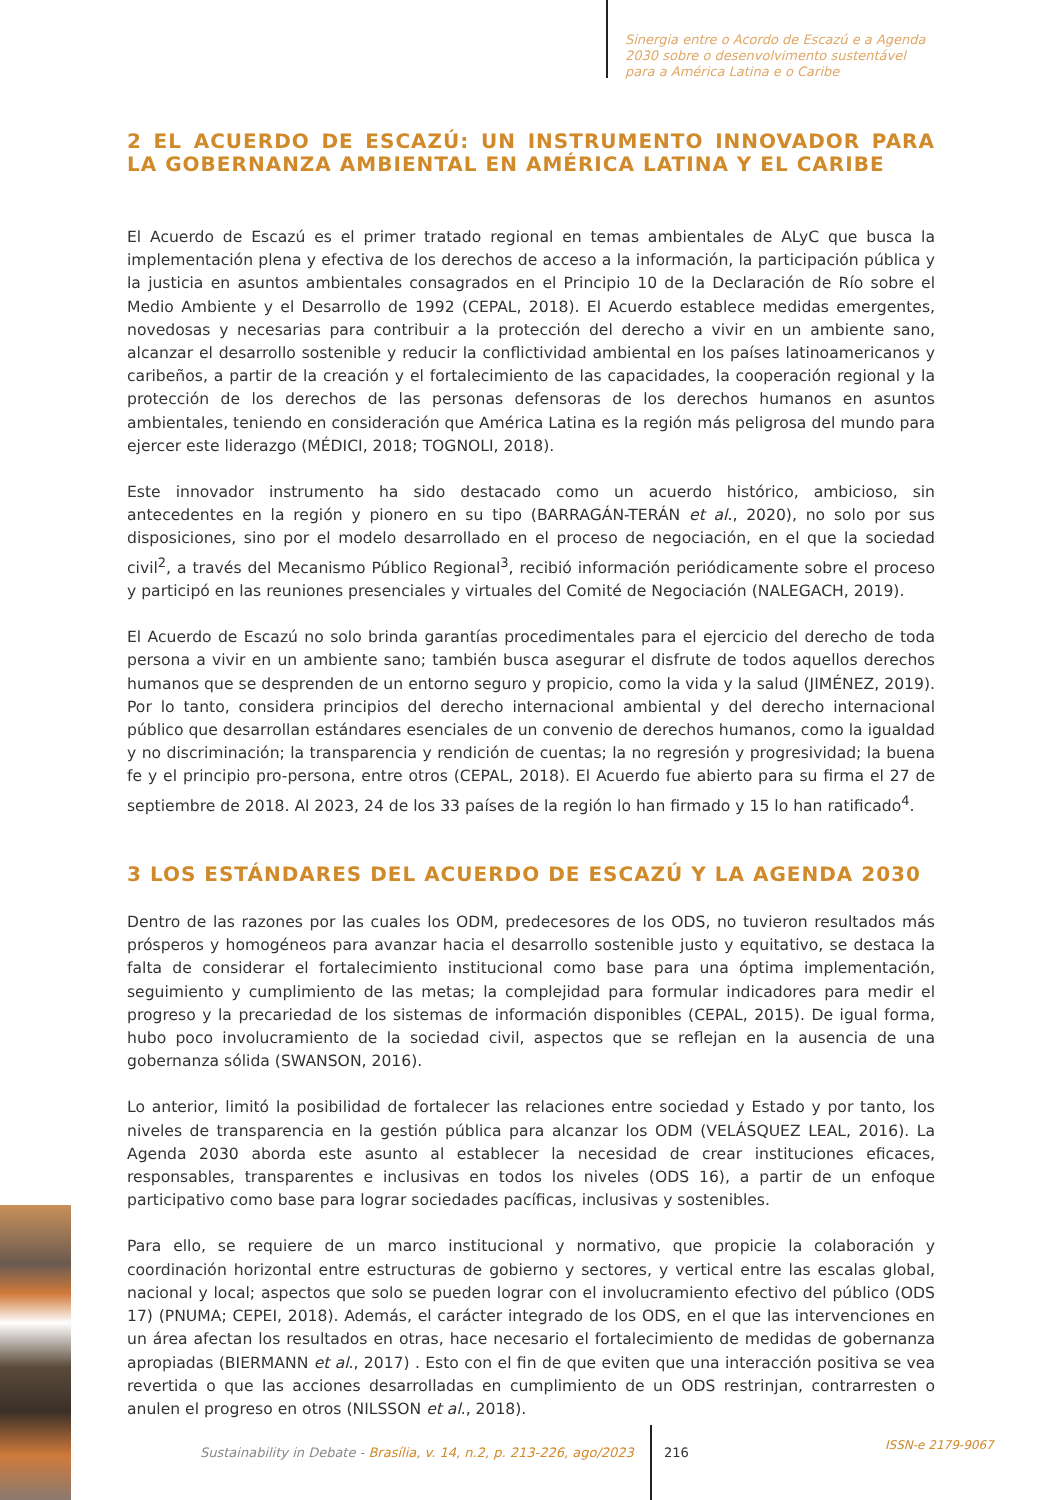Sinergia entre o Acordo de Escazú e a Agenda
2030 sobre o desenvolvimento sustentável
para a América Latina e o Caribe
2 EL ACUERDO DE ESCAZÚ: UN INSTRUMENTO INNOVADOR PARA LA GOBERNANZA AMBIENTAL EN AMÉRICA LATINA Y EL CARIBE
El Acuerdo de Escazú es el primer tratado regional en temas ambientales de ALyC que busca la implementación plena y efectiva de los derechos de acceso a la información, la participación pública y la justicia en asuntos ambientales consagrados en el Principio 10 de la Declaración de Río sobre el Medio Ambiente y el Desarrollo de 1992 (CEPAL, 2018). El Acuerdo establece medidas emergentes, novedosas y necesarias para contribuir a la protección del derecho a vivir en un ambiente sano, alcanzar el desarrollo sostenible y reducir la conflictividad ambiental en los países latinoamericanos y caribeños, a partir de la creación y el fortalecimiento de las capacidades, la cooperación regional y la protección de los derechos de las personas defensoras de los derechos humanos en asuntos ambientales, teniendo en consideración que América Latina es la región más peligrosa del mundo para ejercer este liderazgo (MÉDICI, 2018; TOGNOLI, 2018).
Este innovador instrumento ha sido destacado como un acuerdo histórico, ambicioso, sin antecedentes en la región y pionero en su tipo (BARRAGÁN-TERÁN et al., 2020), no solo por sus disposiciones, sino por el modelo desarrollado en el proceso de negociación, en el que la sociedad civil<sup>2</sup>, a través del Mecanismo Público Regional<sup>3</sup>, recibió información periódicamente sobre el proceso y participó en las reuniones presenciales y virtuales del Comité de Negociación (NALEGACH, 2019).
El Acuerdo de Escazú no solo brinda garantías procedimentales para el ejercicio del derecho de toda persona a vivir en un ambiente sano; también busca asegurar el disfrute de todos aquellos derechos humanos que se desprenden de un entorno seguro y propicio, como la vida y la salud (JIMÉNEZ, 2019). Por lo tanto, considera principios del derecho internacional ambiental y del derecho internacional público que desarrollan estándares esenciales de un convenio de derechos humanos, como la igualdad y no discriminación; la transparencia y rendición de cuentas; la no regresión y progresividad; la buena fe y el principio pro-persona, entre otros (CEPAL, 2018). El Acuerdo fue abierto para su firma el 27 de septiembre de 2018. Al 2023, 24 de los 33 países de la región lo han firmado y 15 lo han ratificado<sup>4</sup>.
3 LOS ESTÁNDARES DEL ACUERDO DE ESCAZÚ Y LA AGENDA 2030
Dentro de las razones por las cuales los ODM, predecesores de los ODS, no tuvieron resultados más prósperos y homogéneos para avanzar hacia el desarrollo sostenible justo y equitativo, se destaca la falta de considerar el fortalecimiento institucional como base para una óptima implementación, seguimiento y cumplimiento de las metas; la complejidad para formular indicadores para medir el progreso y la precariedad de los sistemas de información disponibles (CEPAL, 2015). De igual forma, hubo poco involucramiento de la sociedad civil, aspectos que se reflejan en la ausencia de una gobernanza sólida (SWANSON, 2016).
Lo anterior, limitó la posibilidad de fortalecer las relaciones entre sociedad y Estado y por tanto, los niveles de transparencia en la gestión pública para alcanzar los ODM (VELÁSQUEZ LEAL, 2016). La Agenda 2030 aborda este asunto al establecer la necesidad de crear instituciones eficaces, responsables, transparentes e inclusivas en todos los niveles (ODS 16), a partir de un enfoque participativo como base para lograr sociedades pacíficas, inclusivas y sostenibles.
Para ello, se requiere de un marco institucional y normativo, que propicie la colaboración y coordinación horizontal entre estructuras de gobierno y sectores, y vertical entre las escalas global, nacional y local; aspectos que solo se pueden lograr con el involucramiento efectivo del público (ODS 17) (PNUMA; CEPEI, 2018). Además, el carácter integrado de los ODS, en el que las intervenciones en un área afectan los resultados en otras, hace necesario el fortalecimiento de medidas de gobernanza apropiadas (BIERMANN et al., 2017) . Esto con el fin de que eviten que una interacción positiva se vea revertida o que las acciones desarrolladas en cumplimiento de un ODS restrinjan, contrarresten o anulen el progreso en otros (NILSSON et al., 2018).
Sustainability in Debate - Brasília, v. 14, n.2, p. 213-226, ago/2023
216 ISSN-e 2179-9067